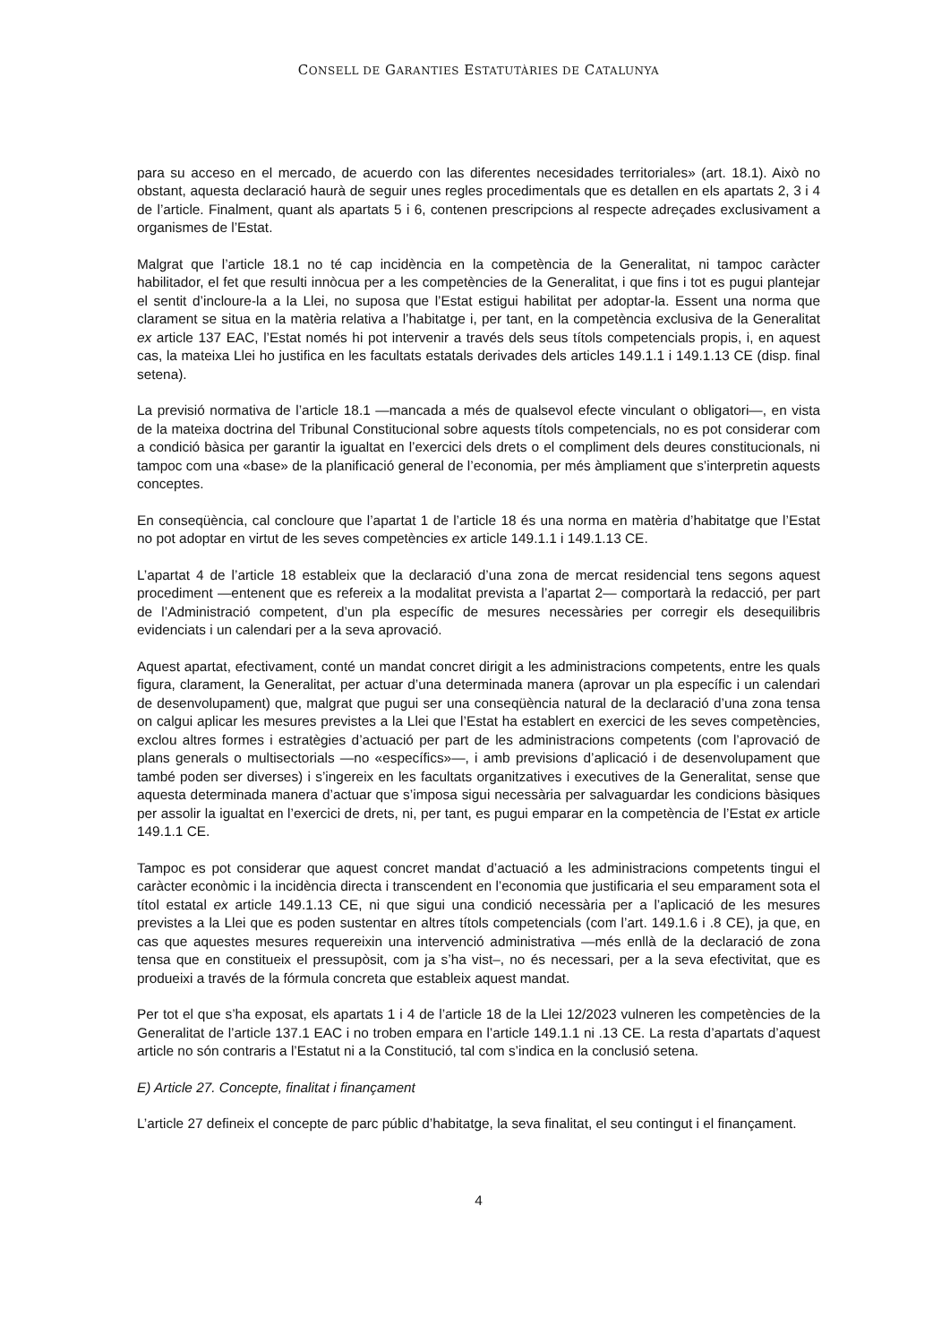CONSELL DE GARANTIES ESTATUTÀRIES DE CATALUNYA
para su acceso en el mercado, de acuerdo con las diferentes necesidades territoriales» (art. 18.1). Això no obstant, aquesta declaració haurà de seguir unes regles procedimentals que es detallen en els apartats 2, 3 i 4 de l’article. Finalment, quant als apartats 5 i 6, contenen prescripcions al respecte adreçades exclusivament a organismes de l’Estat.
Malgrat que l’article 18.1 no té cap incidència en la competència de la Generalitat, ni tampoc caràcter habilitador, el fet que resulti innòcua per a les competències de la Generalitat, i que fins i tot es pugui plantejar el sentit d’incloure-la a la Llei, no suposa que l’Estat estigui habilitat per adoptar-la. Essent una norma que clarament se situa en la matèria relativa a l’habitatge i, per tant, en la competència exclusiva de la Generalitat ex article 137 EAC, l’Estat només hi pot intervenir a través dels seus títols competencials propis, i, en aquest cas, la mateixa Llei ho justifica en les facultats estatals derivades dels articles 149.1.1 i 149.1.13 CE (disp. final setena).
La previsió normativa de l’article 18.1 —mancada a més de qualsevol efecte vinculant o obligatori—, en vista de la mateixa doctrina del Tribunal Constitucional sobre aquests títols competencials, no es pot considerar com a condició bàsica per garantir la igualtat en l’exercici dels drets o el compliment dels deures constitucionals, ni tampoc com una «base» de la planificació general de l’economia, per més àmpliament que s’interpretin aquests conceptes.
En conseqüència, cal concloure que l’apartat 1 de l’article 18 és una norma en matèria d’habitatge que l’Estat no pot adoptar en virtut de les seves competències ex article 149.1.1 i 149.1.13 CE.
L’apartat 4 de l’article 18 estableix que la declaració d’una zona de mercat residencial tens segons aquest procediment —entenent que es refereix a la modalitat prevista a l’apartat 2— comportarà la redacció, per part de l’Administració competent, d’un pla específic de mesures necessàries per corregir els desequilibris evidenciats i un calendari per a la seva aprovació.
Aquest apartat, efectivament, conté un mandat concret dirigit a les administracions competents, entre les quals figura, clarament, la Generalitat, per actuar d’una determinada manera (aprovar un pla específic i un calendari de desenvolupament) que, malgrat que pugui ser una conseqüència natural de la declaració d’una zona tensa on calgui aplicar les mesures previstes a la Llei que l’Estat ha establert en exercici de les seves competències, exclou altres formes i estratègies d’actuació per part de les administracions competents (com l’aprovació de plans generals o multisectorials —no «específics»—, i amb previsions d’aplicació i de desenvolupament que també poden ser diverses) i s’ingereix en les facultats organitzatives i executives de la Generalitat, sense que aquesta determinada manera d’actuar que s’imposa sigui necessària per salvaguardar les condicions bàsiques per assolir la igualtat en l’exercici de drets, ni, per tant, es pugui emparar en la competència de l’Estat ex article 149.1.1 CE.
Tampoc es pot considerar que aquest concret mandat d’actuació a les administracions competents tingui el caràcter econòmic i la incidència directa i transcendent en l’economia que justificaria el seu emparament sota el títol estatal ex article 149.1.13 CE, ni que sigui una condició necessària per a l’aplicació de les mesures previstes a la Llei que es poden sustentar en altres títols competencials (com l’art. 149.1.6 i .8 CE), ja que, en cas que aquestes mesures requereixin una intervenció administrativa —més enllà de la declaració de zona tensa que en constitueix el pressupòsit, com ja s’ha vist–, no és necessari, per a la seva efectivitat, que es produeixi a través de la fórmula concreta que estableix aquest mandat.
Per tot el que s’ha exposat, els apartats 1 i 4 de l’article 18 de la Llei 12/2023 vulneren les competències de la Generalitat de l’article 137.1 EAC i no troben empara en l’article 149.1.1 ni .13 CE. La resta d’apartats d’aquest article no són contraris a l’Estatut ni a la Constitució, tal com s’indica en la conclusió setena.
E) Article 27. Concepte, finalitat i finançament
L’article 27 defineix el concepte de parc públic d’habitatge, la seva finalitat, el seu contingut i el finançament.
4